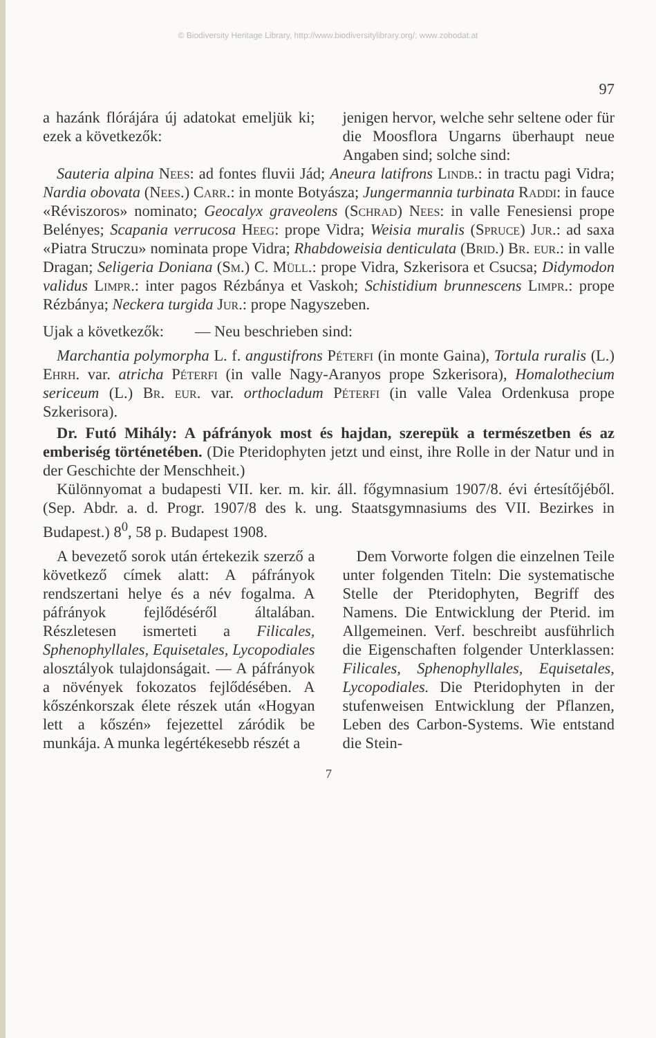© Biodiversity Heritage Library, http://www.biodiversitylibrary.org/; www.zobodat.at
97
a hazánk flórájára új adatokat emeljük ki; ezek a következők:
jenigen hervor, welche sehr seltene oder für die Moosflora Ungarns überhaupt neue Angaben sind; solche sind:
Sauteria alpina Nees: ad fontes fluvii Jád; Aneura latifrons Lindb.: in tractu pagi Vidra; Nardia obovata (Nees.) Carr.: in monte Botyásza; Jungermannia turbinata Raddi: in fauce «Réviszoros» nominato; Geocalyx graveolens (Schrad) Nees: in valle Fenesiensi prope Belényes; Scapania verrucosa Heeg: prope Vidra; Weisia muralis (Spruce) Jur.: ad saxa «Piatra Struczu» nominata prope Vidra; Rhabdoweisia denticulata (Brid.) Br. eur.: in valle Dragan; Seligeria Doniana (Sm.) C. Müll.: prope Vidra, Szkerisora et Csucsa; Didymodon validus Limpr.: inter pagos Rézbánya et Vaskoh; Schistidium brunnescens Limpr.: prope Rézbánya; Neckera turgida Jur.: prope Nagyszeben.
Ujak a következők: — Neu beschrieben sind:
Marchantia polymorpha L. f. angustifrons Péterfi (in monte Gaina), Tortula ruralis (L.) Ehrh. var. atricha Péterfi (in valle Nagy-Aranyos prope Szkerisora), Homalothecium sericeum (L.) Br. eur. var. orthocladum Péterfi (in valle Valea Ordenkusa prope Szkerisora).
Dr. Futó Mihály: A páfrányok most és hajdan, szerepük a természetben és az emberiség történetében. (Die Pteridophyten jetzt und einst, ihre Rolle in der Natur und in der Geschichte der Menschheit.)
Különnyomat a budapesti VII. ker. m. kir. áll. főgymnasium 1907/8. évi értesítőjéből. (Sep. Abdr. a. d. Progr. 1907/8 des k. ung. Staatsgymnasiums des VII. Bezirkes in Budapest.) 8<sup>0</sup>, 58 p. Budapest 1908.
A bevezető sorok után értekezik szerző a következő címek alatt: A páfrányok rendszertani helye és a név fogalma. A páfrányok fejlődéséről általában. Részletesen ismerteti a Filicales, Sphenophyllales, Equisetales, Lycopodiales alosztályok tulajdonságait. — A páfrányok a növények fokozatos fejlődésében. A kőszénkorszak élete részek után «Hogyan lett a kőszén» fejezettel záródik be munkája. A munka legértékesebb részét a
Dem Vorworte folgen die einzelnen Teile unter folgenden Titeln: Die systematische Stelle der Pteridophyten, Begriff des Namens. Die Entwicklung der Pterid. im Allgemeinen. Verf. beschreibt ausführlich die Eigenschaften folgender Unterklassen: Filicales, Sphenophyllales, Equisetales, Lycopodiales. Die Pteridophyten in der stufenweisen Entwicklung der Pflanzen, Leben des Carbon-Systems. Wie entstand die Stein-
7